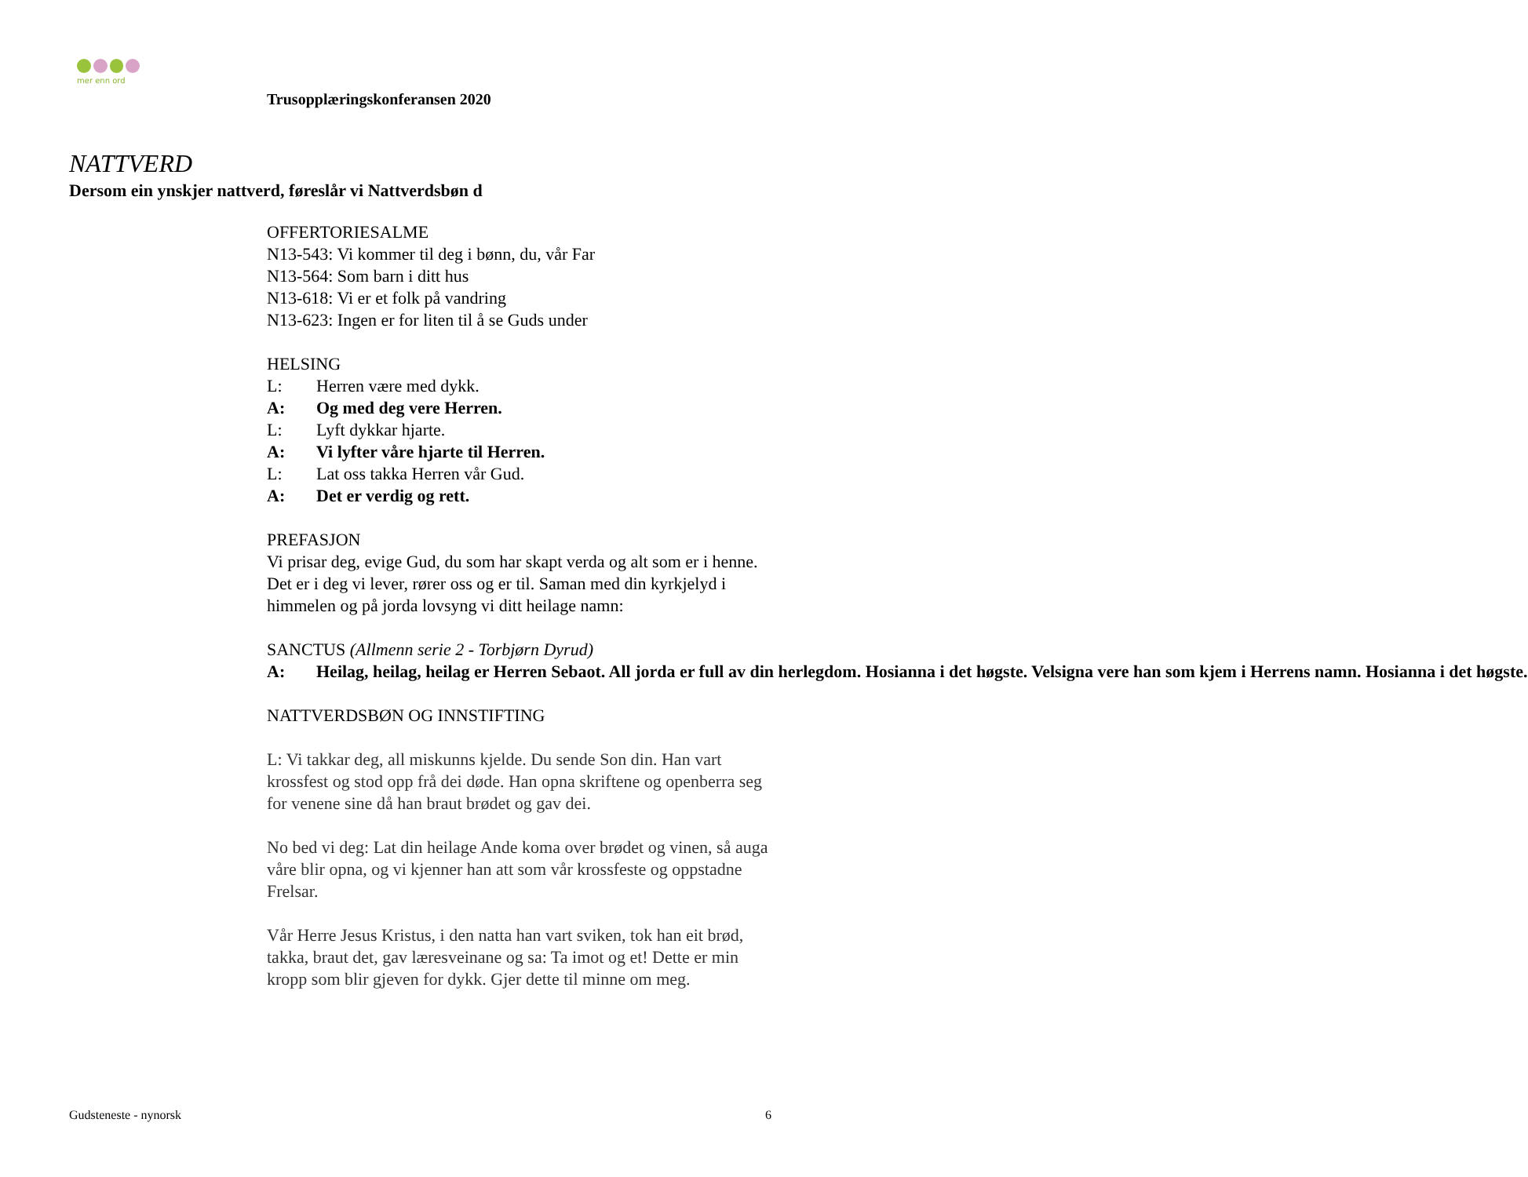mer enn ord
Trusopplæringskonferansen 2020
NATTVERD
Dersom ein ynskjer nattverd, føreslår vi Nattverdsbøn d
OFFERTORIESALME
N13-543: Vi kommer til deg i bønn, du, vår Far
N13-564: Som barn i ditt hus
N13-618: Vi er et folk på vandring
N13-623: Ingen er for liten til å se Guds under
HELSING
L: Herren være med dykk.
A: Og med deg vere Herren.
L: Lyft dykkar hjarte.
A: Vi lyfter våre hjarte til Herren.
L: Lat oss takka Herren vår Gud.
A: Det er verdig og rett.
PREFASJON
Vi prisar deg, evige Gud, du som har skapt verda og alt som er i henne. Det er i deg vi lever, rører oss og er til. Saman med din kyrkjelyd i himmelen og på jorda lovsyng vi ditt heilage namn:
SANCTUS (Allmenn serie 2 - Torbjørn Dyrud)
A: Heilag, heilag, heilag er Herren Sebaot. All jorda er full av din herlegdom. Hosianna i det høgste. Velsigna vere han som kjem i Herrens namn. Hosianna i det høgste.
NATTVERDSBØN OG INNSTIFTING
L: Vi takkar deg, all miskunns kjelde. Du sende Son din. Han vart krossfest og stod opp frå dei døde. Han opna skriftene og openberra seg for venene sine då han braut brødet og gav dei.
No bed vi deg: Lat din heilage Ande koma over brødet og vinen, så auga våre blir opna, og vi kjenner han att som vår krossfeste og oppstadne Frelsar.
Vår Herre Jesus Kristus, i den natta han vart sviken, tok han eit brød, takka, braut det, gav læresveinane og sa: Ta imot og et! Dette er min kropp som blir gjeven for dykk. Gjer dette til minne om meg.
Gudsteneste - nynorsk 6